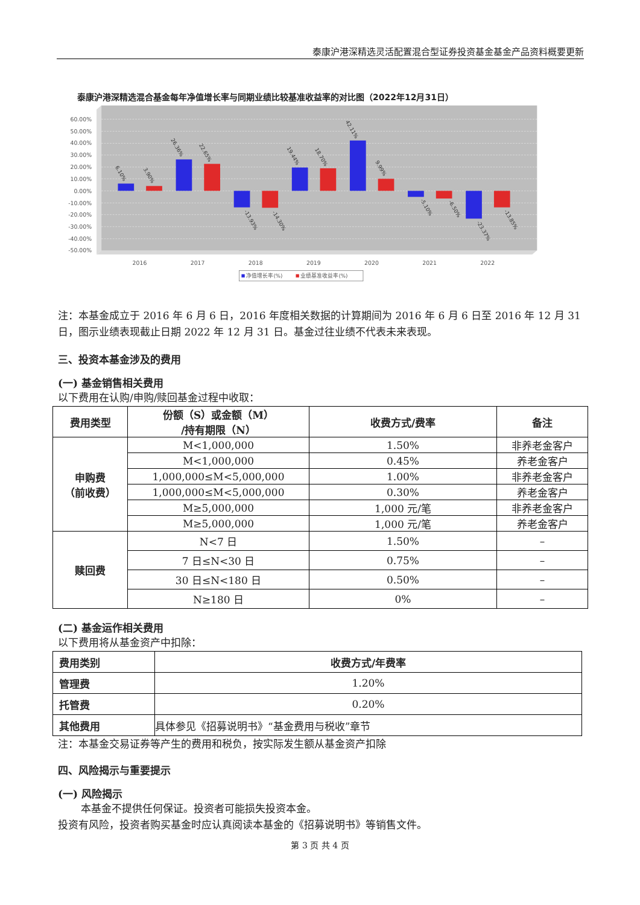泰康沪港深精选灵活配置混合型证券投资基金基金产品资料概要更新
泰康沪港深精选混合基金每年净值增长率与同期业绩比较基准收益率的对比图（2022年12月31日）
60.00%
50.00%
40.00%
30.00%
20.00%
10.00%
0.00%
-10.00%
-20.00%
-30.00%
-40.00%
-50.00%
6.10%
3.90%
26.36%
22.65%
-13.93%
-14.30%
19.44%
18.70%
42.11%
9.99%
-5.10%
-6.50%
-23.37%
-13.85%
2016
2017
2018
2019
2020
2021
2022
净值增长率(%)
业绩基准收益率(%)
注：本基金成立于 2016 年 6 月 6 日，2016 年度相关数据的计算期间为 2016 年 6 月 6 日至 2016 年 12 月 31 日，图示业绩表现截止日期 2022 年 12 月 31 日。基金过往业绩不代表未来表现。
三、投资本基金涉及的费用
(一) 基金销售相关费用
以下费用在认购/申购/赎回基金过程中收取：
| 费用类型 | 份额（S）或金额（M） /持有期限（N） | 收费方式/费率 | 备注 |
| --- | --- | --- | --- |
| 申购费 （前收费） | M<1,000,000 | 1.50% | 非养老金客户 |
| | M<1,000,000 | 0.45% | 养老金客户 |
| | 1,000,000≤M<5,000,000 | 1.00% | 非养老金客户 |
| | 1,000,000≤M<5,000,000 | 0.30% | 养老金客户 |
| | M≥5,000,000 | 1,000 元/笔 | 非养老金客户 |
| | M≥5,000,000 | 1,000 元/笔 | 养老金客户 |
| 赎回费 | N<7 日 | 1.50% | – |
| | 7 日≤N<30 日 | 0.75% | – |
| | 30 日≤N<180 日 | 0.50% | – |
| | N≥180 日 | 0% | – |
(二) 基金运作相关费用
以下费用将从基金资产中扣除：
| 费用类别 | 收费方式/年费率 |
| --- | --- |
| 管理费 | 1.20% |
| 托管费 | 0.20% |
| 其他费用 | 具体参见《招募说明书》“基金费用与税收”章节 |
注：本基金交易证券等产生的费用和税负，按实际发生额从基金资产扣除
四、风险揭示与重要提示
(一) 风险揭示
本基金不提供任何保证。投资者可能损失投资本金。
投资有风险，投资者购买基金时应认真阅读本基金的《招募说明书》等销售文件。
第 3 页 共 4 页